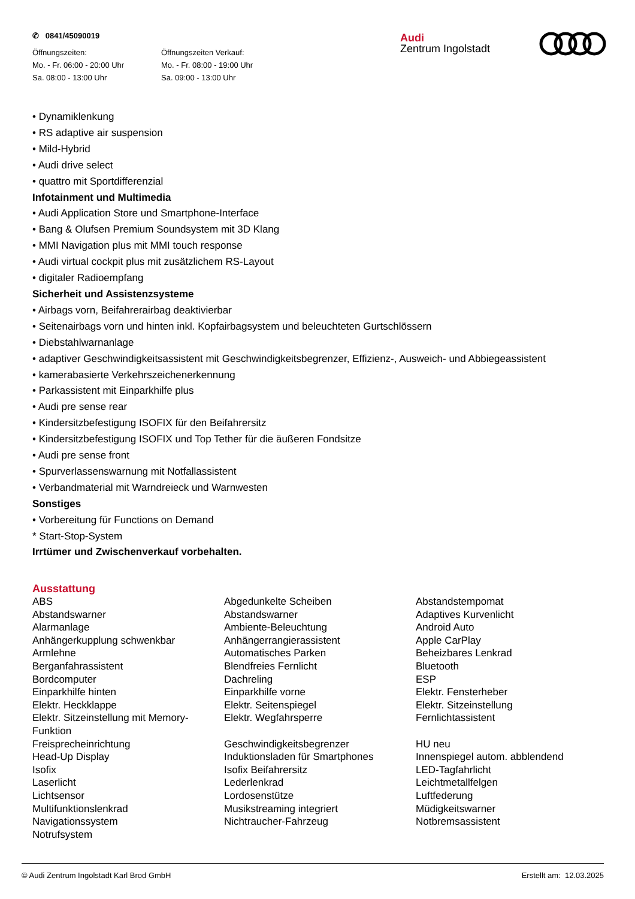✆ 0841/45090019
Öffnungszeiten:
Mo. - Fr. 06:00 - 20:00 Uhr
Sa. 08:00 - 13:00 Uhr
Öffnungszeiten Verkauf:
Mo. - Fr. 08:00 - 19:00 Uhr
Sa. 09:00 - 13:00 Uhr
Audi
Zentrum Ingolstadt
• Dynamiklenkung
• RS adaptive air suspension
• Mild-Hybrid
• Audi drive select
• quattro mit Sportdifferenzial
Infotainment und Multimedia
• Audi Application Store und Smartphone-Interface
• Bang & Olufsen Premium Soundsystem mit 3D Klang
• MMI Navigation plus mit MMI touch response
• Audi virtual cockpit plus mit zusätzlichem RS-Layout
• digitaler Radioempfang
Sicherheit und Assistenzsysteme
• Airbags vorn, Beifahrerairbag deaktivierbar
• Seitenairbags vorn und hinten inkl. Kopfairbagsystem und beleuchteten Gurtschlössern
• Diebstahlwarnanlage
• adaptiver Geschwindigkeitsassistent mit Geschwindigkeitsbegrenzer, Effizienz-, Ausweich- und Abbiegeassistent
• kamerabasierte Verkehrszeichenerkennung
• Parkassistent mit Einparkhilfe plus
• Audi pre sense rear
• Kindersitzbefestigung ISOFIX für den Beifahrersitz
• Kindersitzbefestigung ISOFIX und Top Tether für die äußeren Fondsitze
• Audi pre sense front
• Spurverlassenswarnung mit Notfallassistent
• Verbandmaterial mit Warndreieck und Warnwesten
Sonstiges
• Vorbereitung für Functions on Demand
* Start-Stop-System
Irrtümer und Zwischenverkauf vorbehalten.
Ausstattung
| ABS | Abgedunkelte Scheiben | Abstandstempomat |
| Abstandswarner | Abstandswarner | Adaptives Kurvenlicht |
| Alarmanlage | Ambiente-Beleuchtung | Android Auto |
| Anhängerkupplung schwenkbar | Anhängerrangierassistent | Apple CarPlay |
| Armlehne | Automatisches Parken | Beheizbares Lenkrad |
| Berganfahrassistent | Blendfreies Fernlicht | Bluetooth |
| Bordcomputer | Dachreling | ESP |
| Einparkhilfe hinten | Einparkhilfe vorne | Elektr. Fensterheber |
| Elektr. Heckklappe | Elektr. Seitenspiegel | Elektr. Sitzeinstellung |
| Elektr. Sitzeinstellung mit Memory-Funktion | Elektr. Wegfahrsperre | Fernlichtassistent |
| Freisprecheinrichtung | Geschwindigkeitsbegrenzer | HU neu |
| Head-Up Display | Induktionsladen für Smartphones | Innenspiegel autom. abblendend |
| Isofix | Isofix Beifahrersitz | LED-Tagfahrlicht |
| Laserlicht | Lederlenkrad | Leichtmetallfelgen |
| Lichtsensor | Lordosenstütze | Luftfederung |
| Multifunktionslenkrad | Musikstreaming integriert | Müdigkeitswarner |
| Navigationssystem | Nichtraucher-Fahrzeug | Notbremsassistent |
| Notrufsystem | | |
© Audi Zentrum Ingolstadt Karl Brod GmbH Erstellt am: 12.03.2025